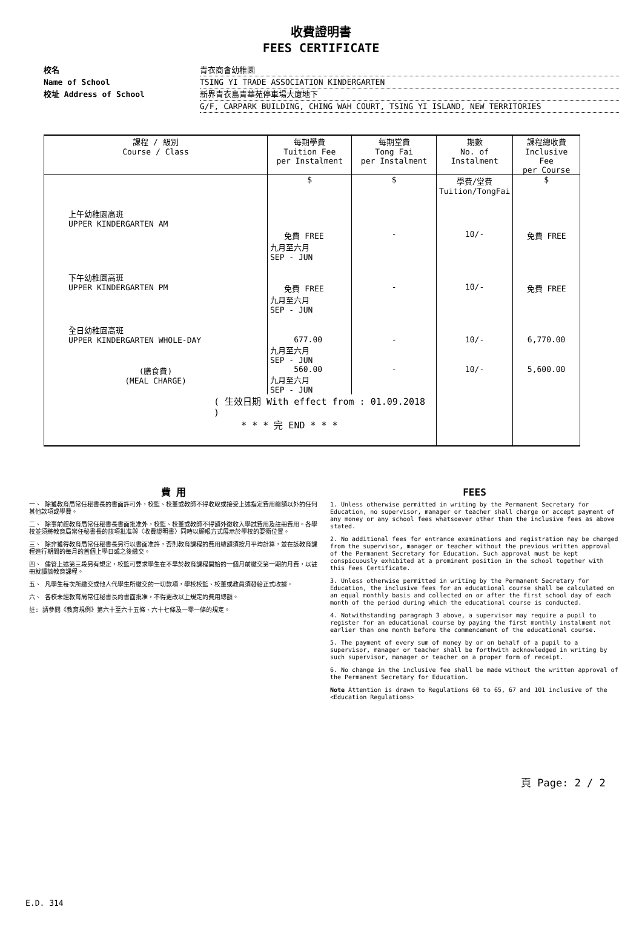收費證明書
FEES CERTIFICATE
校名 青衣商會幼稚園
Name of School TSING YI TRADE ASSOCIATION KINDERGARTEN
校址 Address of School 新界青衣島青華苑停車場大廈地下
G/F, CARPARK BUILDING, CHING WAH COURT, TSING YI ISLAND, NEW TERRITORIES
| 課程 / 級別 Course / Class | 每期學費 Tuition Fee per Instalment | 每期堂費 Tong Fai per Instalment | 期數 No. of Instalment | 課程總收費 Inclusive Fee per Course |
| --- | --- | --- | --- | --- |
| | $ | $ | 學費/堂費 Tuition/TongFai | $ |
| 上午幼稚園高班 UPPER KINDERGARTEN AM | 免費 FREE 九月至六月 SEP - JUN | - | 10/- | 免費 FREE |
| 下午幼稚園高班 UPPER KINDERGARTEN PM | 免費 FREE 九月至六月 SEP - JUN | - | 10/- | 免費 FREE |
| 全日幼稚園高班 UPPER KINDERGARTEN WHOLE-DAY | 677.00 九月至六月 SEP - JUN | - | 10/- | 6,770.00 |
| (膳食費) (MEAL CHARGE) | 560.00 九月至六月 SEP - JUN | - | 10/- | 5,600.00 |
| ( 生效日期 With effect from : 01.09.2018 ) * * * 完 END * * * | | | | |
費 用
一、 除獲教育局常任秘書長的書面許可外，校監、校董或教師不得收取或接受上述指定費用總額以外的任何其他款項或學費。
二、 除事前經教育局常任秘書長書面批准外，校監、校董或教師不得額外徵收入學試費用及註冊費用。各學校並須將教育局常任秘書長的該項批准與〈收費證明書〉同時以顯眼方式展示於學校的要衝位置。
三、 除非獲得教育局常任秘書長另行以書面准許，否則教育課程的費用總額須按月平均計算，並在該教育課程進行期間的每月的首個上學日或之後繳交。
四、 儘管上述第三段另有規定，校監可要求學生在不早於教育課程開始的一個月前繳交第一期的月費，以註冊就讀該教育課程。
五、 凡學生每次所繳交或他人代學生所繳交的一切款項，學校校監、校董或教員須發給正式收據。
六、 各校未經教育局常任秘書長的書面批准，不得更改以上規定的費用總額。
註: 請參閱《教育規例》第六十至六十五條、六十七條及一零一條的規定。
FEES
1. Unless otherwise permitted in writing by the Permanent Secretary for Education, no supervisor, manager or teacher shall charge or accept payment of any money or any school fees whatsoever other than the inclusive fees as above stated.
2. No additional fees for entrance examinations and registration may be charged from the supervisor, manager or teacher without the previous written approval of the Permanent Secretary for Education. Such approval must be kept conspicuously exhibited at a prominent position in the school together with this Fees Certificate.
3. Unless otherwise permitted in writing by the Permanent Secretary for Education, the inclusive fees for an educational course shall be calculated on an equal monthly basis and collected on or after the first school day of each month of the period during which the educational course is conducted.
4. Notwithstanding paragraph 3 above, a supervisor may require a pupil to register for an educational course by paying the first monthly instalment not earlier than one month before the commencement of the educational course.
5. The payment of every sum of money by or on behalf of a pupil to a supervisor, manager or teacher shall be forthwith acknowledged in writing by such supervisor, manager or teacher on a proper form of receipt.
6. No change in the inclusive fee shall be made without the written approval of the Permanent Secretary for Education.
Note Attention is drawn to Regulations 60 to 65, 67 and 101 inclusive of the <Education Regulations>
頁 Page: 2 / 2
E.D. 314